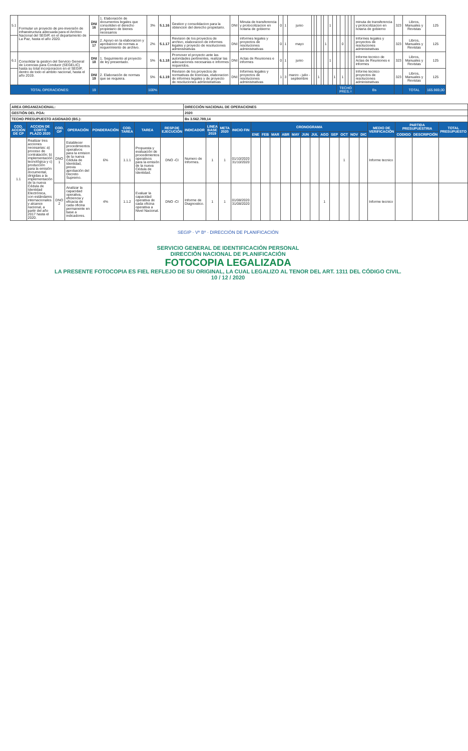| 5.1 | Formular un proyecto de pre-inversión de infraestructura adecuada para el Archivo Nacional del SEGIP, en el departamento de La Paz, hasta el año 2020. | DNI 16 | 1. Elaboración de documentos legales que consoliden el derecho propietario de bienes necesarios | 3% | 5.1.16 | Gestion y consolidacion para la obtencion del derecho propietario. | DNI | Minuta de transferencia y protocolizacion en notaria de gobierno | 0 | 1 | junio | | | | | | 1 | | | | | | | minuta de transferencia y protocolizacion en notaria de gobierno | 323 | Libros, Manuales y Revistas | 125 |
| | | DNI 17 | 2. Apoyo en la elaboracion y aprobacion de normas a requerimiento de archivo. | 2% | 5.1.17 | Revision de los proyectos de archivo, elaboracion de informes legales y proyecto de resoluciones administrativas | DNI | informes legales y proyectos de resoluciones administrativas | 0 | 1 | mayo | | | | | 1 | | | | 0 | | | | Informes legales y proyectos de resoluciones administrativas | 323 | Libros, Manuales y Revistas | 125 |
| 6.1 | Consolidar la gestion del Servicio General de Licencias para Conducir (SEGELIC) hasta su total incorporacion en el SEGIP, dentro de todo el ambito nacional, hasta el año 2019. | DNI 18 | 1. Seguimiento al proyecto de ley presentado. | 5% | 6.1.18 | Promover el proyecto ante las autoridades pertinentes, realizar las adecuaciones necesarias e informes requeridos. | DNI | Actas de Reuniones e informes | 0 | 1 | junio | | | | | | 1 | | | | | | | Informe tecnico de Actas de Reuniones e informes | 323 | Libros, Manuales y Revistas | 125 |
| | | DNI 19 | 2. Elaboración de normas que se requiera. | 5% | 6.1.19 | Revision de los proyectos de normativas de licencias, elaboracion de informes legales y de proyecto de resoluciones administrativas | DNI | Informes legales y proyectos de resoluciones administrativas | 1 | 3 | marzo - julio - septiembre | | | 1 | | | | 1 | | 1 | | | | Informe tecnico proyectos de resoluciones administrativas | 323 | Libros, Manuales y Revistas | 125 |
| TOTAL OPERACIONES: | | 19 | | 100% | | | | | | | | | | | | | | | TECHO PRES.= | | | | | Bs | | TOTAL | 165.969,00 |
| AREA ORGANIZACIONAL: | | | | | | | | DIRECCIÓN NACIONAL DE OPERACIONES | | | | | | | | | | | | | | | | | | | |
| GESTIÓN DEL POA: | | | | | | | | 2020 | | | | | | | | | | | | | | | | | | | |
| TECHO PRESUPUESTO ASIGNADO (BS.): | | | | | | | | Bs 3.562.789,14 | | | | | | | | | | | | | | | | | | | |
| COD. ACCIÓN DE CP | ACCION DE CORTO PLAZO 2020 | COD. OP | OPERACIÓN | PONDERACIÓN | COD. TAREA | TAREA | RESP.DE EJECUCIÓN | INDICADOR | LINEA BASE 2019 | META 2020 | INICIO FIN | CRONOGRAMA | | | | | | | | | | | | MEDIO DE VERIFICACIÓN | PARTIDA PRESUPUESTRIA | | TOTAL PRESUPUESTO |
| | | | | | | | | | | | | ENE | FEB | MAR | ABR | MAY | JUN | JUL | AGO | SEP | OCT | NOV | DIC | | CODIGO | DESCRIPCIÓN | |
| 1.1 | Realizar tres acciones necesarias: a) proceso de contratación; b) implementación tecnológica y c) producción para la emisión documental, dirigidas a la implementación de la nueva Cédula de Identidad Electrónica, con estándares internacionales y alcance nacional, a partir del año 2017 hasta el 2020. | DNO 1 | Establecer procedimientos operativos para la emision de la nueva Cédula de Identidad, previa aprobación del Decreto Supremo. | 6% | 1.1.1 | Propuesta y evaluación de procedimientos operativos para la emisión de la nueva Cédula de Identidad. | DNO -CI | Numero de Informes. | 1 | 1 | 01/10/2020 31/10/2020 | | | | | | | | | | 1 | | | Informe tecnico | | | |
| | | DNO 2 | Analizar la capacidad operativa, eficiencia y eficacia de cada oficina permanente en base a indicadores. | 4% | 1.1.2 | Evaluar la capacidad operativa de cada oficina operativa a Nivel Nacional. | DNO -CI | Informe de Diagnostico. | 1 | 1 | 01/08/2020 31/08/2020 | | | | | | | | 1 | | | | | Informe tecnico | | | |
SEGIP · Vº Bº · DIRECCIÓN DE PLANIFICACIÓN
SERVICIO GENERAL DE IDENTIFICACIÓN PERSONAL
DIRECCIÓN NACIONAL DE PLANIFICACIÓN
FOTOCOPIA LEGALIZADA
LA PRESENTE FOTOCOPIA ES FIEL REFLEJO DE SU ORIGINAL, LA CUAL LEGALIZO AL TENOR DEL ART. 1311 DEL CÓDIGO CIVIL.
10 / 12 / 2020